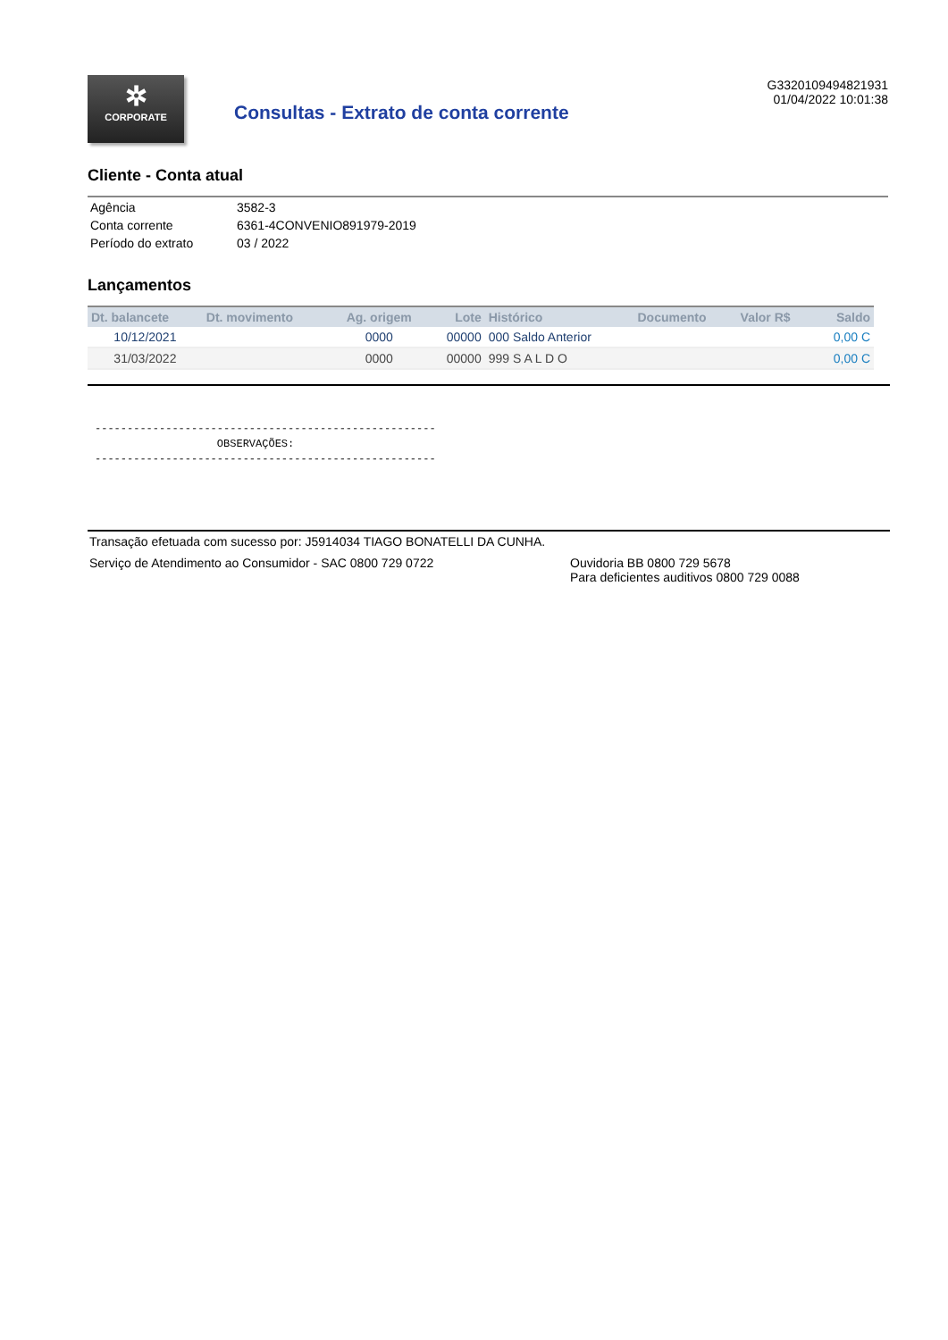✲
CORPORATE
Consultas - Extrato de conta corrente
G3320109494821931
01/04/2022 10:01:38
Cliente - Conta atual
| Agência | 3582-3 |
| Conta corrente | 6361-4CONVENIO891979-2019 |
| Período do extrato | 03 / 2022 |
Lançamentos
| Dt. balancete | Dt. movimento | Ag. origem | Lote | Histórico | Documento | Valor R$ | Saldo |
| --- | --- | --- | --- | --- | --- | --- | --- |
| 10/12/2021 | | 0000 | 00000 | 000 Saldo Anterior | | | 0,00 C |
| 31/03/2022 | | 0000 | 00000 | 999 S A L D O | | | 0,00 C |
----------------------------------------------------- OBSERVAÇÕES: -----------------------------------------------------
Transação efetuada com sucesso por: J5914034 TIAGO BONATELLI DA CUNHA.
Serviço de Atendimento ao Consumidor - SAC 0800 729 0722 Ouvidoria BB 0800 729 5678
Para deficientes auditivos 0800 729 0088